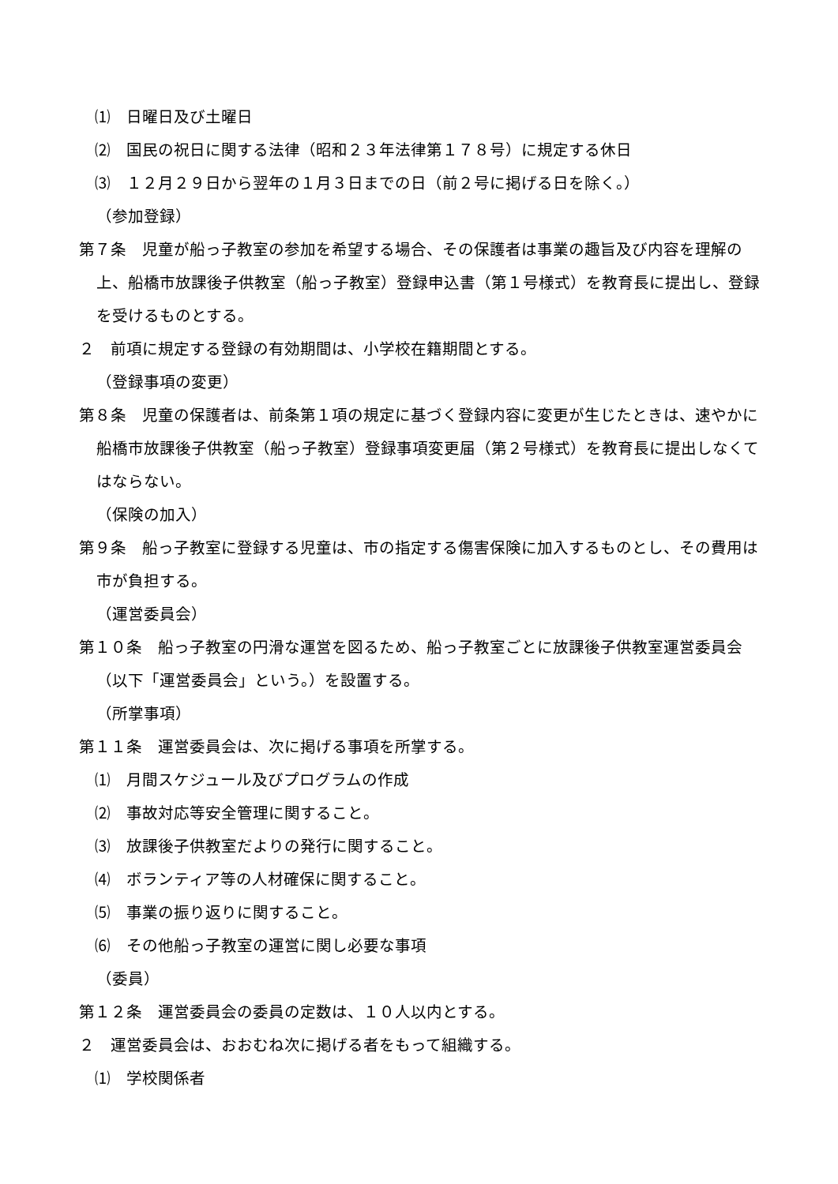⑴　日曜日及び土曜日
⑵　国民の祝日に関する法律（昭和２３年法律第１７８号）に規定する休日
⑶　１２月２９日から翌年の１月３日までの日（前２号に掲げる日を除く。）
（参加登録）
第７条　児童が船っ子教室の参加を希望する場合、その保護者は事業の趣旨及び内容を理解の上、船橋市放課後子供教室（船っ子教室）登録申込書（第１号様式）を教育長に提出し、登録を受けるものとする。
２　前項に規定する登録の有効期間は、小学校在籍期間とする。
（登録事項の変更）
第８条　児童の保護者は、前条第１項の規定に基づく登録内容に変更が生じたときは、速やかに船橋市放課後子供教室（船っ子教室）登録事項変更届（第２号様式）を教育長に提出しなくてはならない。
（保険の加入）
第９条　船っ子教室に登録する児童は、市の指定する傷害保険に加入するものとし、その費用は市が負担する。
（運営委員会）
第１０条　船っ子教室の円滑な運営を図るため、船っ子教室ごとに放課後子供教室運営委員会（以下「運営委員会」という。）を設置する。
（所掌事項）
第１１条　運営委員会は、次に掲げる事項を所掌する。
⑴　月間スケジュール及びプログラムの作成
⑵　事故対応等安全管理に関すること。
⑶　放課後子供教室だよりの発行に関すること。
⑷　ボランティア等の人材確保に関すること。
⑸　事業の振り返りに関すること。
⑹　その他船っ子教室の運営に関し必要な事項
（委員）
第１２条　運営委員会の委員の定数は、１０人以内とする。
２　運営委員会は、おおむね次に掲げる者をもって組織する。
⑴　学校関係者